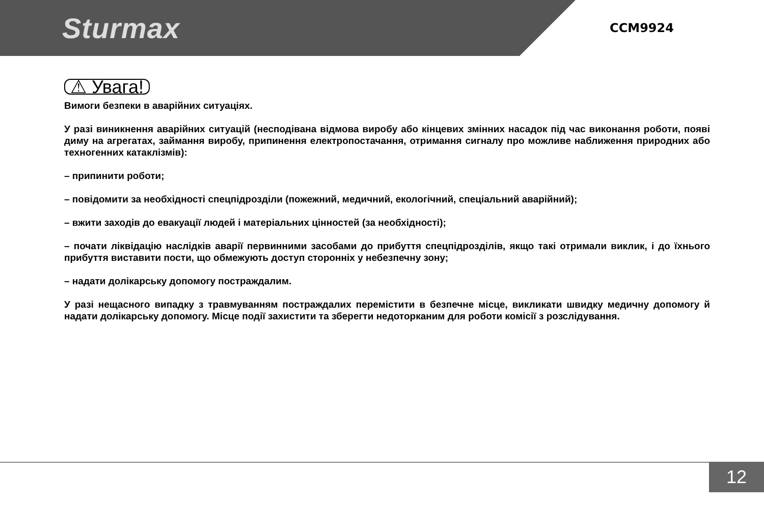Sturmax
CCM9924
⚠ Увага!
Вимоги безпеки в аварійних ситуаціях.
У разі виникнення аварійних ситуацій (несподівана відмова виробу або кінцевих змінних насадок під час виконання роботи, появі диму на агрегатах, займання виробу, припинення електропостачання, отримання сигналу про можливе наближення природних або техногенних катаклізмів):
– припинити роботи;
– повідомити за необхідності спецпідрозділи (пожежний, медичний, екологічний, спеціальний аварійний);
– вжити заходів до евакуації людей і матеріальних цінностей (за необхідності);
– почати ліквідацію наслідків аварії первинними засобами до прибуття спецпідрозділів, якщо такі отримали виклик, і до їхнього прибуття виставити пости, що обмежують доступ сторонніх у небезпечну зону;
– надати долікарську допомогу постраждалим.
У разі нещасного випадку з травмуванням постраждалих перемістити в безпечне місце, викликати швидку медичну допомогу й надати долікарську допомогу. Місце події захистити та зберегти недоторканим для роботи комісії з розслідування.
12